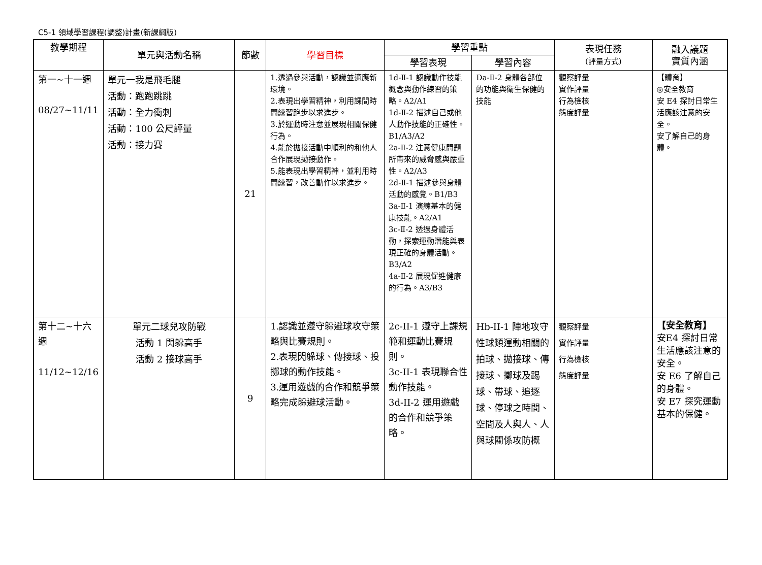C5-1 領域學習課程(調整)計畫(新課綱版)
| 教學期程 | 單元與活動名稱 | 節數 | 學習目標 | 學習重點 | | 表現任務 (評量方式) | 融入議題 實質內涵 |
| --- | --- | --- | --- | --- | --- | --- | --- |
| | | | | 學習表現 | 學習內容 | | |
| 第一~十一週 08/27~11/11 | 單元一我是飛毛腿 活動：跑跑跳跳 活動：全力衝刺 活動：100 公尺評量 活動：接力賽 | 21 | 1.透過參與活動，認識並適應新環境。 2.表現出學習精神，利用課間時間練習跑步以求進步。 3.於運動時注意並展現相關保健行為。 4.能於拋接活動中順利的和他人合作展現拋接動作。 5.能表現出學習精神，並利用時間練習，改善動作以求進步。 | 1d-Ⅱ-1 認識動作技能概念與動作練習的策略。A2/A1 1d-Ⅱ-2 描述自己或他人動作技能的正確性。B1/A3/A2 2a-Ⅱ-2 注意健康問題所帶來的威脅感與嚴重性。A2/A3 2d-Ⅱ-1 描述參與身體活動的感覺。B1/B3 3a-Ⅱ-1 演練基本的健康技能。A2/A1 3c-Ⅱ-2 透過身體活動，探索運動潛能與表現正確的身體活動。B3/A2 4a-Ⅱ-2 展現促進健康的行為。A3/B3 | Da-Ⅱ-2 身體各部位的功能與衛生保健的技能 | 觀察評量 實作評量 行為檢核 態度評量 | 【體育】 ◎安全教育 安 E4 探討日常生活應該注意的安全。 安了解自己的身體。 |
| 第十二~十六週 11/12~12/16 | 單元二球兒攻防戰 活動 1 閃躲高手 活動 2 接球高手 | 9 | 1.認識並遵守躲避球攻守策略與比賽規則。 2.表現閃躲球、傳接球、投擲球的動作技能。 3.運用遊戲的合作和競爭策略完成躲避球活動。 | 2c-II-1 遵守上課規範和運動比賽規則。 3c-II-1 表現聯合性動作技能。 3d-II-2 運用遊戲的合作和競爭策略。 | Hb-II-1 陣地攻守性球類運動相關的拍球、拋接球、傳接球、擲球及踢球、帶球、追逐球、停球之時間、空間及人與人、人與球關係攻防概 | 觀察評量 實作評量 行為檢核 態度評量 | 【安全教育】 安E4 探討日常生活應該注意的安全。 安 E6 了解自己的身體。 安 E7 探究運動基本的保健。 |